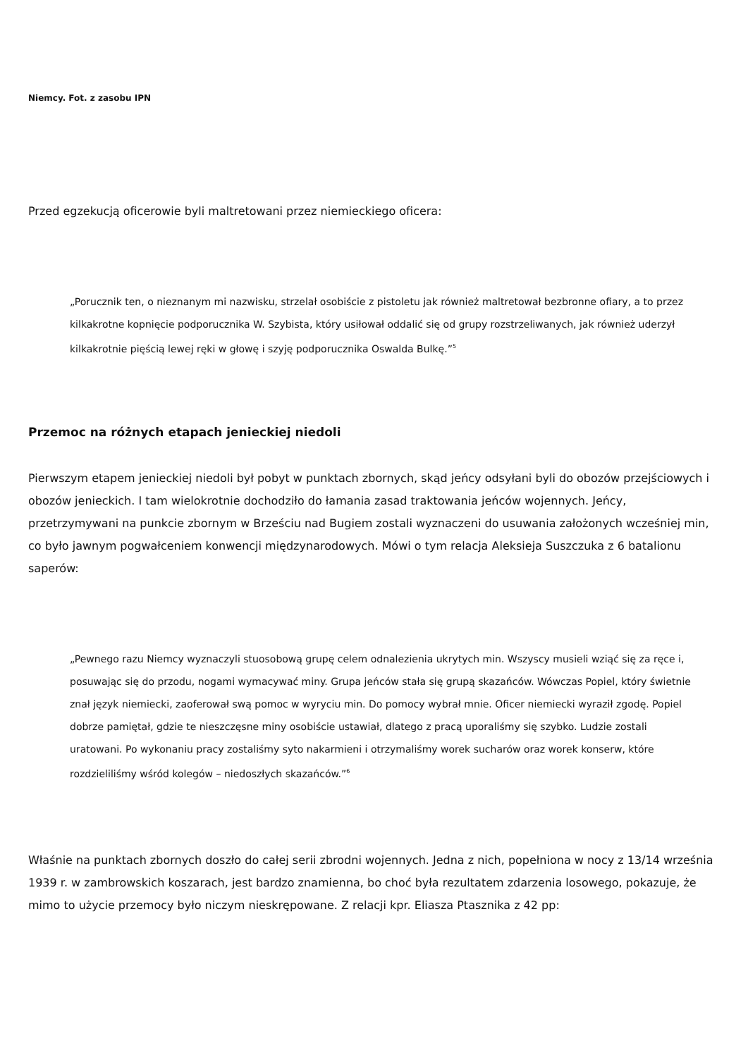Niemcy. Fot. z zasobu IPN
Przed egzekucją oficerowie byli maltretowani przez niemieckiego oficera:
„Porucznik ten, o nieznanym mi nazwisku, strzelał osobiście z pistoletu jak również maltretował bezbronne ofiary, a to przez kilkakrotne kopnięcie podporucznika W. Szybista, który usiłował oddalić się od grupy rozstrzeliwanych, jak również uderzył kilkakrotnie pięścią lewej ręki w głowę i szyję podporucznika Oswalda Bulkę.”<sup>5</sup>
Przemoc na różnych etapach jenieckiej niedoli
Pierwszym etapem jenieckiej niedoli był pobyt w punktach zbornych, skąd jeńcy odsyłani byli do obozów przejściowych i obozów jenieckich. I tam wielokrotnie dochodziło do łamania zasad traktowania jeńców wojennych. Jeńcy, przetrzymywani na punkcie zbornym w Brześciu nad Bugiem zostali wyznaczeni do usuwania założonych wcześniej min, co było jawnym pogwałceniem konwencji międzynarodowych. Mówi o tym relacja Aleksieja Suszczuka z 6 batalionu saperów:
„Pewnego razu Niemcy wyznaczyli stuosobową grupę celem odnalezienia ukrytych min. Wszyscy musieli wziąć się za ręce i, posuwając się do przodu, nogami wymacywać miny. Grupa jeńców stała się grupą skazańców. Wówczas Popiel, który świetnie znał język niemiecki, zaoferował swą pomoc w wyryciu min. Do pomocy wybrał mnie. Oficer niemiecki wyraził zgodę. Popiel dobrze pamiętał, gdzie te nieszczęsne miny osobiście ustawiał, dlatego z pracą uporaliśmy się szybko. Ludzie zostali uratowani. Po wykonaniu pracy zostaliśmy syto nakarmieni i otrzymaliśmy worek sucharów oraz worek konserw, które rozdzieliliśmy wśród kolegów – niedoszłych skazańców.”<sup>6</sup>
Właśnie na punktach zbornych doszło do całej serii zbrodni wojennych. Jedna z nich, popełniona w nocy z 13/14 września 1939 r. w zambrowskich koszarach, jest bardzo znamienna, bo choć była rezultatem zdarzenia losowego, pokazuje, że mimo to użycie przemocy było niczym nieskrępowane. Z relacji kpr. Eliasza Ptasznika z 42 pp: